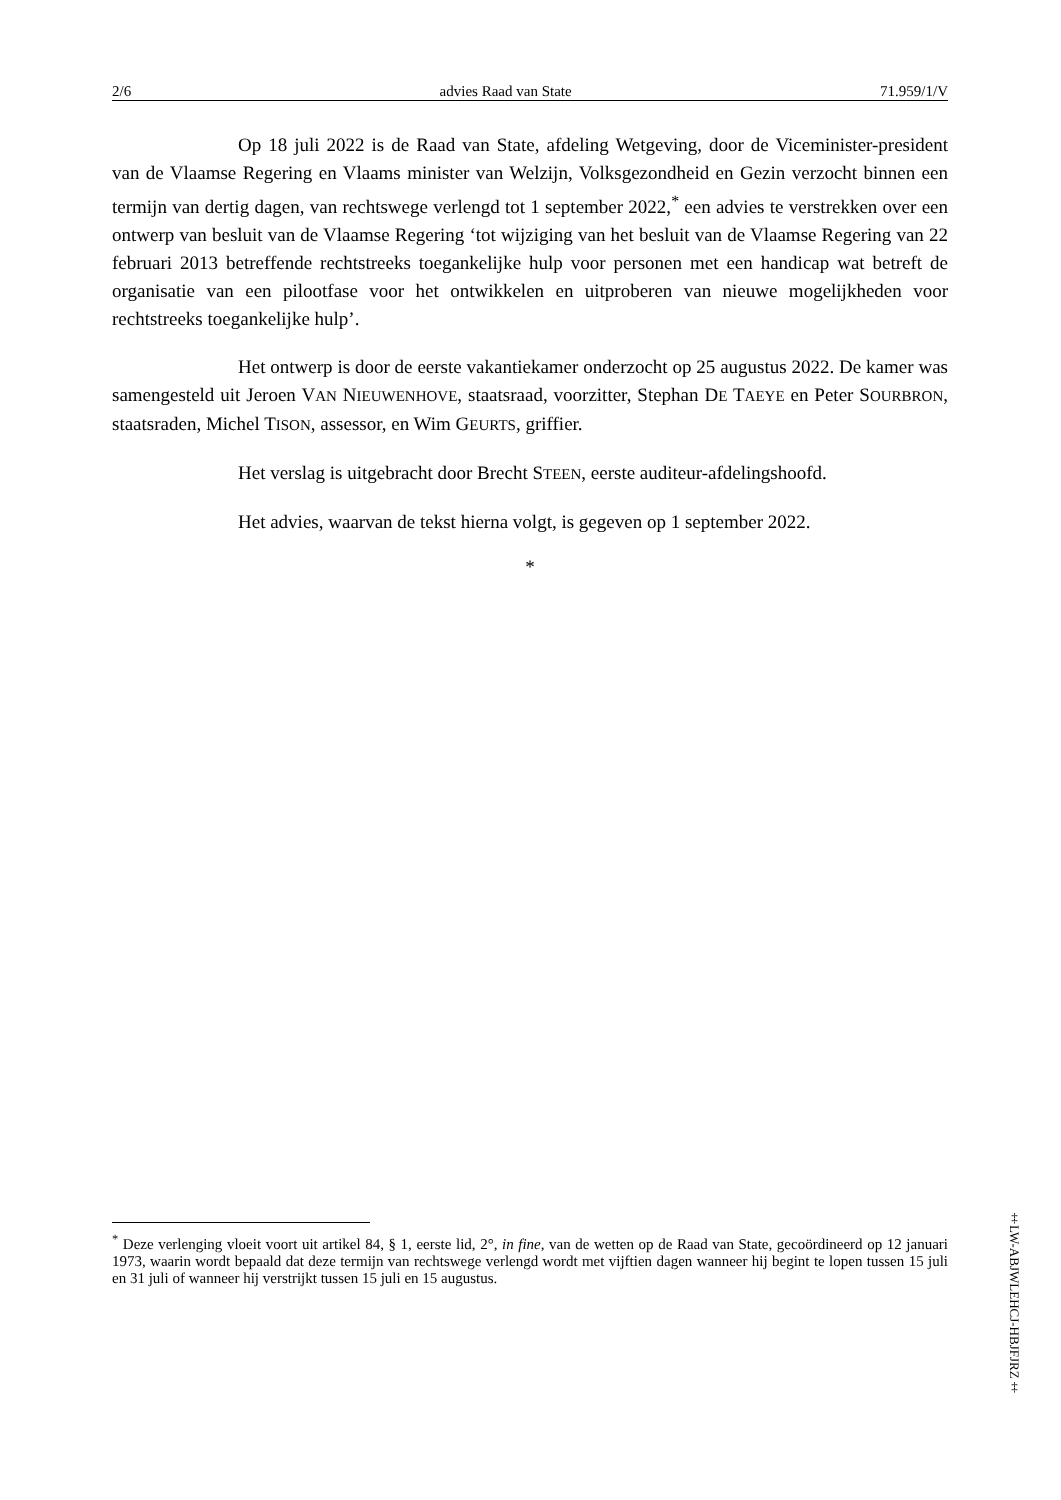2/6 advies Raad van State 71.959/1/V
Op 18 juli 2022 is de Raad van State, afdeling Wetgeving, door de Viceminister-president van de Vlaamse Regering en Vlaams minister van Welzijn, Volksgezondheid en Gezin verzocht binnen een termijn van dertig dagen, van rechtswege verlengd tot 1 september 2022,<sup>*</sup> een advies te verstrekken over een ontwerp van besluit van de Vlaamse Regering ‘tot wijziging van het besluit van de Vlaamse Regering van 22 februari 2013 betreffende rechtstreeks toegankelijke hulp voor personen met een handicap wat betreft de organisatie van een pilootfase voor het ontwikkelen en uitproberen van nieuwe mogelijkheden voor rechtstreeks toegankelijke hulp’.
Het ontwerp is door de eerste vakantiekamer onderzocht op 25 augustus 2022. De kamer was samengesteld uit Jeroen VAN NIEUWENHOVE, staatsraad, voorzitter, Stephan DE TAEYE en Peter SOURBRON, staatsraden, Michel TISON, assessor, en Wim GEURTS, griffier.
Het verslag is uitgebracht door Brecht STEEN, eerste auditeur-afdelingshoofd.
Het advies, waarvan de tekst hierna volgt, is gegeven op 1 september 2022.
*
<sup>*</sup> Deze verlenging vloeit voort uit artikel 84, § 1, eerste lid, 2°, in fine, van de wetten op de Raad van State, gecoördineerd op 12 januari 1973, waarin wordt bepaald dat deze termijn van rechtswege verlengd wordt met vijftien dagen wanneer hij begint te lopen tussen 15 juli en 31 juli of wanneer hij verstrijkt tussen 15 juli en 15 augustus.
‡LW-ABJWLEHCJ-HBJFJRZ‡